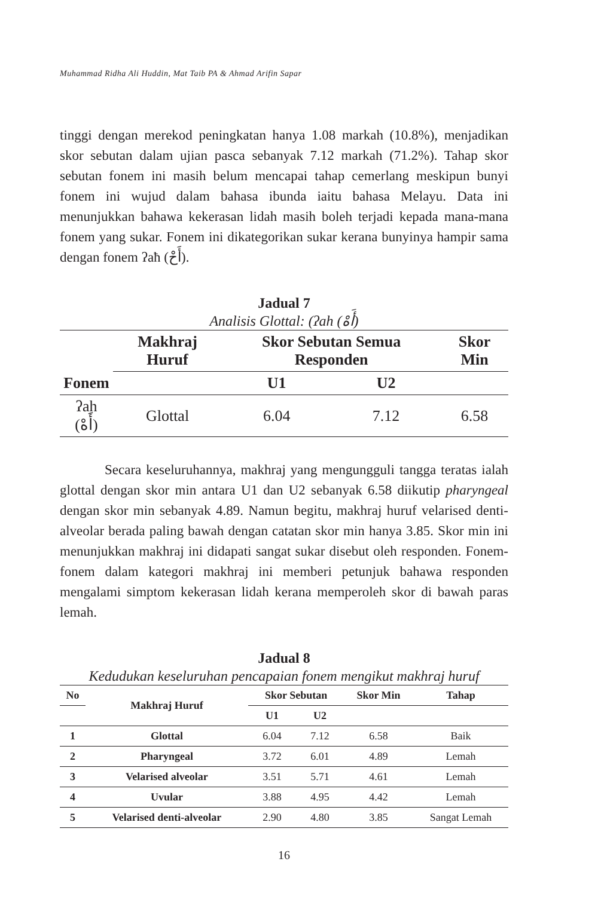Muhammad Ridha Ali Huddin, Mat Taib PA & Ahmad Arifin Sapar
tinggi dengan merekod peningkatan hanya 1.08 markah (10.8%), menjadikan skor sebutan dalam ujian pasca sebanyak 7.12 markah (71.2%). Tahap skor sebutan fonem ini masih belum mencapai tahap cemerlang meskipun bunyi fonem ini wujud dalam bahasa ibunda iaitu bahasa Melayu. Data ini menunjukkan bahawa kekerasan lidah masih boleh terjadi kepada mana-mana fonem yang sukar. Fonem ini dikategorikan sukar kerana bunyinya hampir sama dengan fonem ʔaħ (أَحْ).
Jadual 7
Analisis Glottal: (ʔah (أَهْ)
| Fonem | Makhraj Huruf | Skor Sebutan Semua Responden | | Skor Min |
| --- | --- | --- | --- | --- |
| | | U1 | U2 | |
| ʔah (أَهْ) | Glottal | 6.04 | 7.12 | 6.58 |
Secara keseluruhannya, makhraj yang mengungguli tangga teratas ialah glottal dengan skor min antara U1 dan U2 sebanyak 6.58 diikutip pharyngeal dengan skor min sebanyak 4.89. Namun begitu, makhraj huruf velarised denti-alveolar berada paling bawah dengan catatan skor min hanya 3.85. Skor min ini menunjukkan makhraj ini didapati sangat sukar disebut oleh responden. Fonem-fonem dalam kategori makhraj ini memberi petunjuk bahawa responden mengalami simptom kekerasan lidah kerana memperoleh skor di bawah paras lemah.
Jadual 8
Kedudukan keseluruhan pencapaian fonem mengikut makhraj huruf
| No | Makhraj Huruf | Skor Sebutan | | Skor Min | Tahap |
| --- | --- | --- | --- | --- | --- |
| | | U1 | U2 | | |
| 1 | Glottal | 6.04 | 7.12 | 6.58 | Baik |
| 2 | Pharyngeal | 3.72 | 6.01 | 4.89 | Lemah |
| 3 | Velarised alveolar | 3.51 | 5.71 | 4.61 | Lemah |
| 4 | Uvular | 3.88 | 4.95 | 4.42 | Lemah |
| 5 | Velarised denti-alveolar | 2.90 | 4.80 | 3.85 | Sangat Lemah |
16